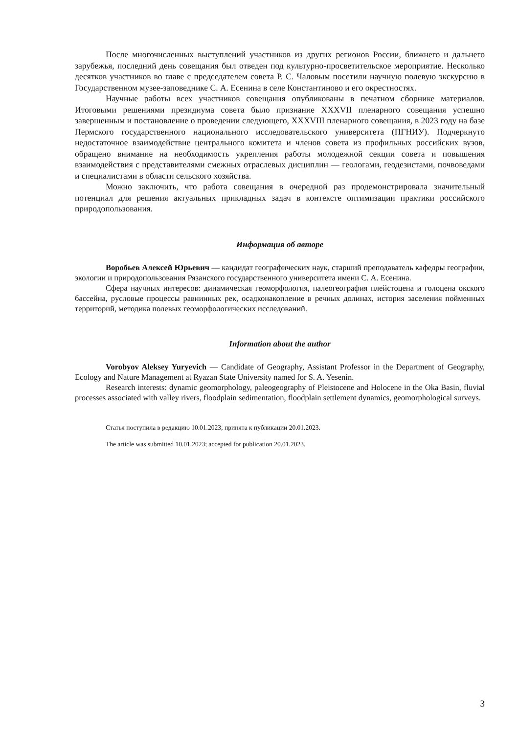После многочисленных выступлений участников из других регионов России, ближнего и дальнего зарубежья, последний день совещания был отведен под культурно-просветительское мероприятие. Несколько десятков участников во главе с председателем совета Р. С. Чаловым посетили научную полевую экскурсию в Государственном музее-заповеднике С. А. Есенина в селе Константиново и его окрестностях.
Научные работы всех участников совещания опубликованы в печатном сборнике материалов. Итоговыми решениями президиума совета было признание XXXVII пленарного совещания успешно завершенным и постановление о проведении следующего, XXXVIII пленарного совещания, в 2023 году на базе Пермского государственного национального исследовательского университета (ПГНИУ). Подчеркнуто недостаточное взаимодействие центрального комитета и членов совета из профильных российских вузов, обращено внимание на необходимость укрепления работы молодежной секции совета и повышения взаимодействия с представителями смежных отраслевых дисциплин — геологами, геодезистами, почвоведами и специалистами в области сельского хозяйства.
Можно заключить, что работа совещания в очередной раз продемонстрировала значительный потенциал для решения актуальных прикладных задач в контексте оптимизации практики российского природопользования.
Информация об авторе
Воробьев Алексей Юрьевич — кандидат географических наук, старший преподаватель кафедры географии, экологии и природопользования Рязанского государственного университета имени С. А. Есенина.
Сфера научных интересов: динамическая геоморфология, палеогеография плейстоцена и голоцена окского бассейна, русловые процессы равнинных рек, осадконакопление в речных долинах, история заселения пойменных территорий, методика полевых геоморфологических исследований.
Information about the author
Vorobyov Aleksey Yuryevich — Candidate of Geography, Assistant Professor in the Department of Geography, Ecology and Nature Management at Ryazan State University named for S. A. Yesenin.
Research interests: dynamic geomorphology, paleogeography of Pleistocene and Holocene in the Oka Basin, fluvial processes associated with valley rivers, floodplain sedimentation, floodplain settlement dynamics, geomorphological surveys.
Статья поступила в редакцию 10.01.2023; принята к публикации 20.01.2023.
The article was submitted 10.01.2023; accepted for publication 20.01.2023.
3